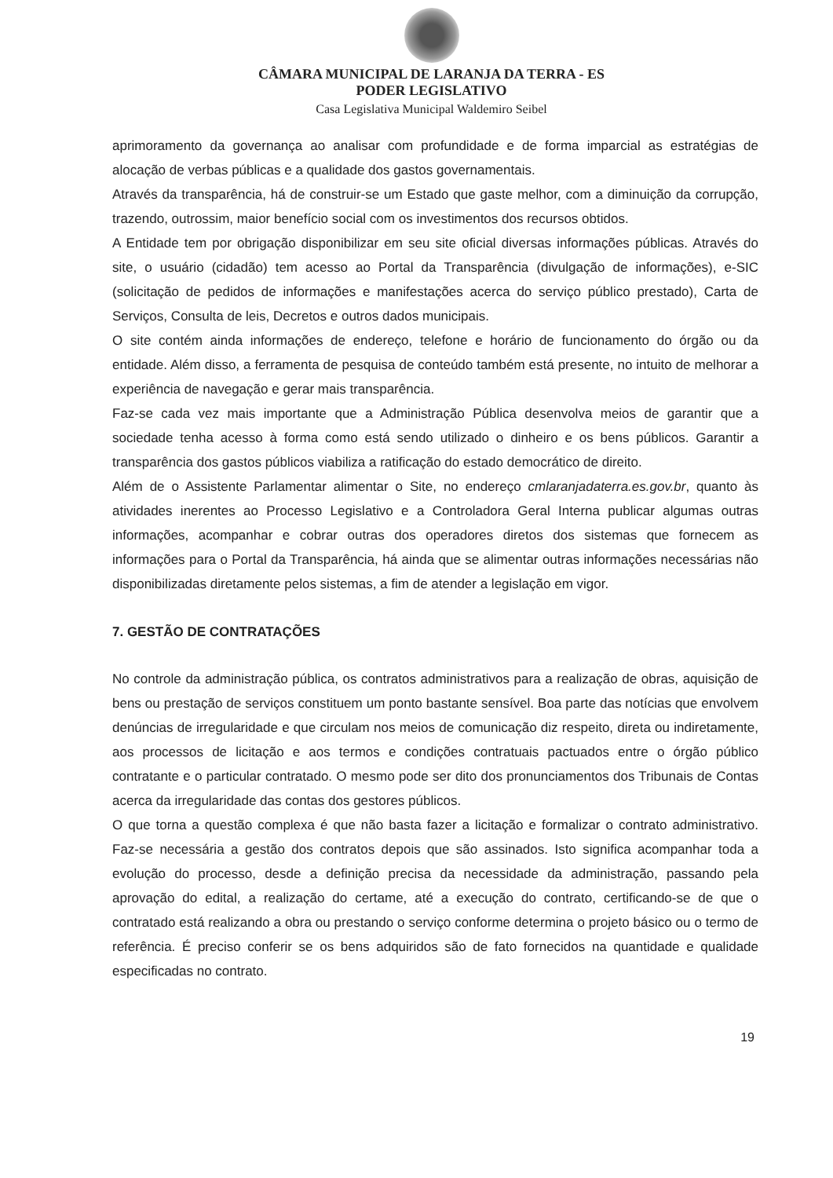CÂMARA MUNICIPAL DE LARANJA DA TERRA - ES
PODER LEGISLATIVO
Casa Legislativa Municipal Waldemiro Seibel
aprimoramento da governança ao analisar com profundidade e de forma imparcial as estratégias de alocação de verbas públicas e a qualidade dos gastos governamentais.
Através da transparência, há de construir-se um Estado que gaste melhor, com a diminuição da corrupção, trazendo, outrossim, maior benefício social com os investimentos dos recursos obtidos.
A Entidade tem por obrigação disponibilizar em seu site oficial diversas informações públicas. Através do site, o usuário (cidadão) tem acesso ao Portal da Transparência (divulgação de informações), e-SIC (solicitação de pedidos de informações e manifestações acerca do serviço público prestado), Carta de Serviços, Consulta de leis, Decretos e outros dados municipais.
O site contém ainda informações de endereço, telefone e horário de funcionamento do órgão ou da entidade. Além disso, a ferramenta de pesquisa de conteúdo também está presente, no intuito de melhorar a experiência de navegação e gerar mais transparência.
Faz-se cada vez mais importante que a Administração Pública desenvolva meios de garantir que a sociedade tenha acesso à forma como está sendo utilizado o dinheiro e os bens públicos. Garantir a transparência dos gastos públicos viabiliza a ratificação do estado democrático de direito.
Além de o Assistente Parlamentar alimentar o Site, no endereço cmlaranjadaterra.es.gov.br, quanto às atividades inerentes ao Processo Legislativo e a Controladora Geral Interna publicar algumas outras informações, acompanhar e cobrar outras dos operadores diretos dos sistemas que fornecem as informações para o Portal da Transparência, há ainda que se alimentar outras informações necessárias não disponibilizadas diretamente pelos sistemas, a fim de atender a legislação em vigor.
7. GESTÃO DE CONTRATAÇÕES
No controle da administração pública, os contratos administrativos para a realização de obras, aquisição de bens ou prestação de serviços constituem um ponto bastante sensível. Boa parte das notícias que envolvem denúncias de irregularidade e que circulam nos meios de comunicação diz respeito, direta ou indiretamente, aos processos de licitação e aos termos e condições contratuais pactuados entre o órgão público contratante e o particular contratado. O mesmo pode ser dito dos pronunciamentos dos Tribunais de Contas acerca da irregularidade das contas dos gestores públicos.
O que torna a questão complexa é que não basta fazer a licitação e formalizar o contrato administrativo. Faz-se necessária a gestão dos contratos depois que são assinados. Isto significa acompanhar toda a evolução do processo, desde a definição precisa da necessidade da administração, passando pela aprovação do edital, a realização do certame, até a execução do contrato, certificando-se de que o contratado está realizando a obra ou prestando o serviço conforme determina o projeto básico ou o termo de referência. É preciso conferir se os bens adquiridos são de fato fornecidos na quantidade e qualidade especificadas no contrato.
19